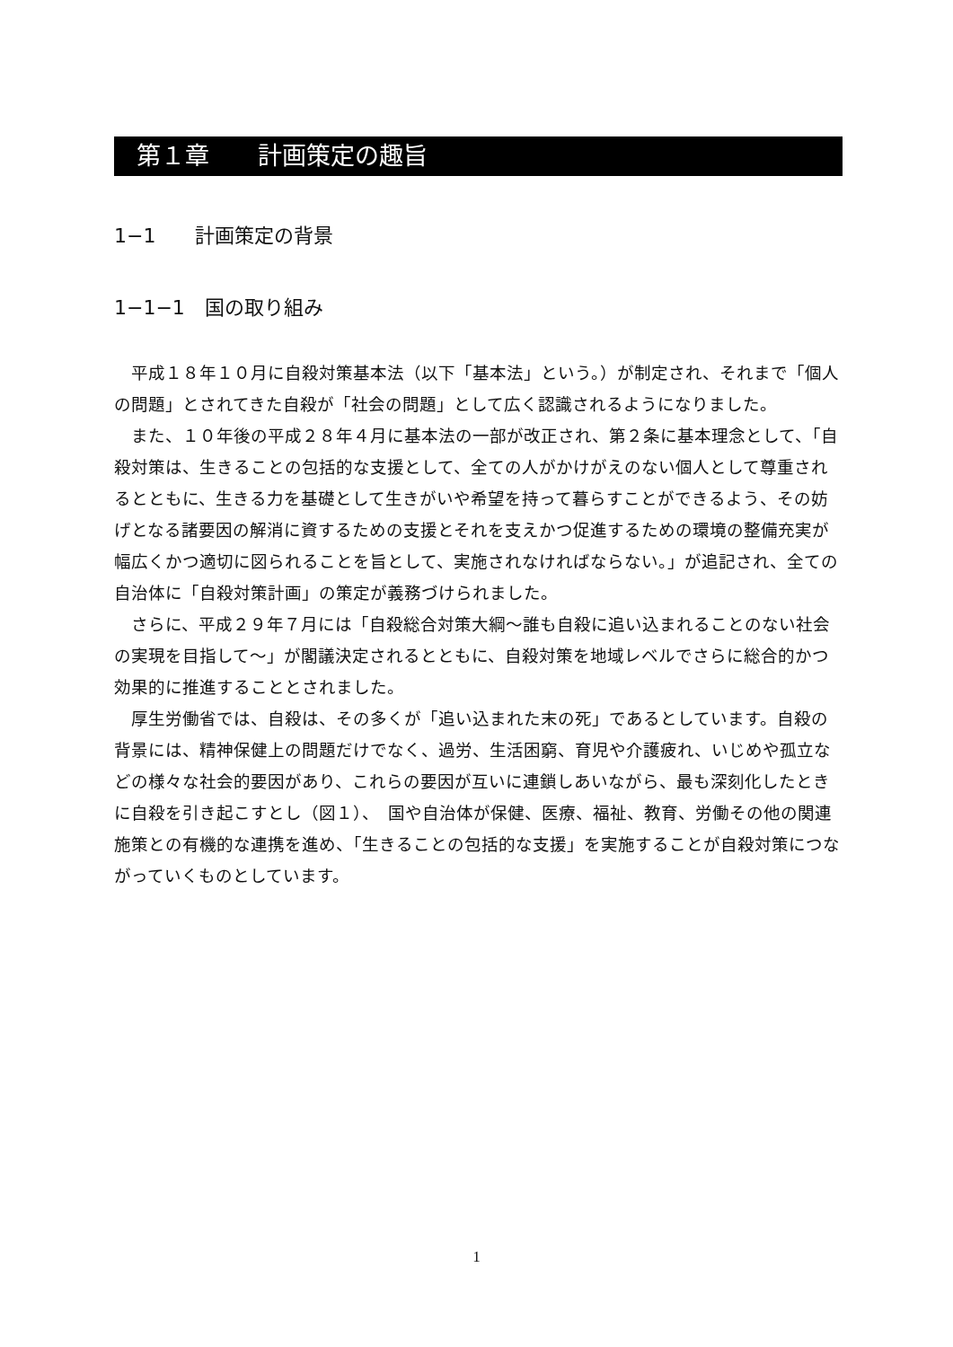第１章　　計画策定の趣旨
1−1　　計画策定の背景
1−1−1　国の取り組み
平成１８年１０月に自殺対策基本法（以下「基本法」という。）が制定され、それまで「個人の問題」とされてきた自殺が「社会の問題」として広く認識されるようになりました。
また、１０年後の平成２８年４月に基本法の一部が改正され、第２条に基本理念として、「自殺対策は、生きることの包括的な支援として、全ての人がかけがえのない個人として尊重されるとともに、生きる力を基礎として生きがいや希望を持って暮らすことができるよう、その妨げとなる諸要因の解消に資するための支援とそれを支えかつ促進するための環境の整備充実が幅広くかつ適切に図られることを旨として、実施されなければならない。」が追記され、全ての自治体に「自殺対策計画」の策定が義務づけられました。
さらに、平成２９年７月には「自殺総合対策大綱〜誰も自殺に追い込まれることのない社会の実現を目指して〜」が閣議決定されるとともに、自殺対策を地域レベルでさらに総合的かつ効果的に推進することとされました。
厚生労働省では、自殺は、その多くが「追い込まれた末の死」であるとしています。自殺の背景には、精神保健上の問題だけでなく、過労、生活困窮、育児や介護疲れ、いじめや孤立などの様々な社会的要因があり、これらの要因が互いに連鎖しあいながら、最も深刻化したときに自殺を引き起こすとし（図１）、　国や自治体が保健、医療、福祉、教育、労働その他の関連施策との有機的な連携を進め、「生きることの包括的な支援」を実施することが自殺対策につながっていくものとしています。
1